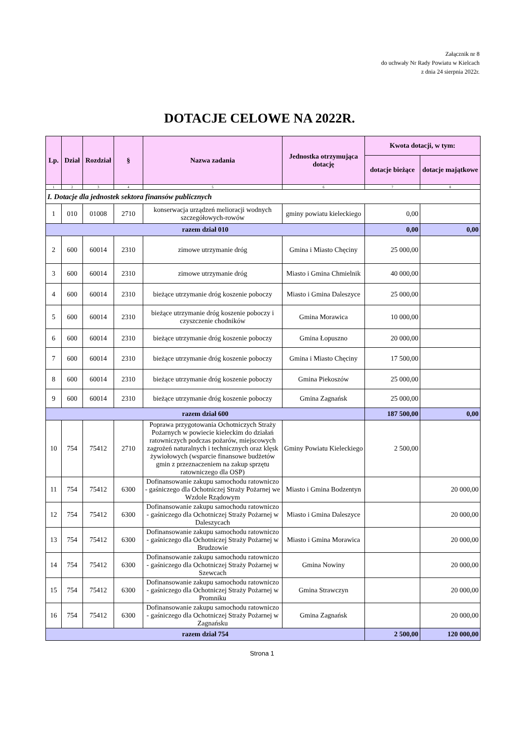Załącznik nr 8
do uchwały Nr Rady Powiatu w Kielcach
z dnia 24 sierpnia 2022r.
DOTACJE CELOWE NA 2022R.
| Lp. | Dział | Rozdział | § | Nazwa zadania | Jednostka otrzymująca dotację | Kwota dotacji, w tym: | |
| --- | --- | --- | --- | --- | --- | --- | --- |
| | | | | | | dotacje bieżące | dotacje majątkowe |
| 1 | 2 | 3 | 4 | 5 | 6 | 7 | 8 |
| I. Dotacje dla jednostek sektora finansów publicznych | | | | | | | |
| 1 | 010 | 01008 | 2710 | konserwacja urządzeń melioracji wodnych szczegółowych-rowów | gminy powiatu kieleckiego | 0,00 | |
| razem dział 010 | | | | | | 0,00 | 0,00 |
| 2 | 600 | 60014 | 2310 | zimowe utrzymanie dróg | Gmina i Miasto Chęciny | 25 000,00 | |
| 3 | 600 | 60014 | 2310 | zimowe utrzymanie dróg | Miasto i Gmina Chmielnik | 40 000,00 | |
| 4 | 600 | 60014 | 2310 | bieżące utrzymanie dróg koszenie poboczy | Miasto i Gmina Daleszyce | 25 000,00 | |
| 5 | 600 | 60014 | 2310 | bieżące utrzymanie dróg koszenie poboczy i czyszczenie chodników | Gmina Morawica | 10 000,00 | |
| 6 | 600 | 60014 | 2310 | bieżące utrzymanie dróg koszenie poboczy | Gmina Łopuszno | 20 000,00 | |
| 7 | 600 | 60014 | 2310 | bieżące utrzymanie dróg koszenie poboczy | Gmina i Miasto Chęciny | 17 500,00 | |
| 8 | 600 | 60014 | 2310 | bieżące utrzymanie dróg koszenie poboczy | Gmina Piekoszów | 25 000,00 | |
| 9 | 600 | 60014 | 2310 | bieżące utrzymanie dróg koszenie poboczy | Gmina Zagnańsk | 25 000,00 | |
| razem dział 600 | | | | | | 187 500,00 | 0,00 |
| 10 | 754 | 75412 | 2710 | Poprawa przygotowania Ochotniczych Straży Pożarnych w powiecie kieleckim do działań ratowniczych podczas pożarów, miejscowych zagrożeń naturalnych i technicznych oraz klęsk żywiołowych (wsparcie finansowe budżetów gmin z przeznaczeniem na zakup sprzętu ratowniczego dla OSP) | Gminy Powiatu Kieleckiego | 2 500,00 | |
| 11 | 754 | 75412 | 6300 | Dofinansowanie zakupu samochodu ratowniczo - gaśniczego dla Ochotniczej Straży Pożarnej we Wzdole Rządowym | Miasto i Gmina Bodzentyn | | 20 000,00 |
| 12 | 754 | 75412 | 6300 | Dofinansowanie zakupu samochodu ratowniczo - gaśniczego dla Ochotniczej Straży Pożarnej w Daleszycach | Miasto i Gmina Daleszyce | | 20 000,00 |
| 13 | 754 | 75412 | 6300 | Dofinansowanie zakupu samochodu ratowniczo - gaśniczego dla Ochotniczej Straży Pożarnej w Brudzowie | Miasto i Gmina Morawica | | 20 000,00 |
| 14 | 754 | 75412 | 6300 | Dofinansowanie zakupu samochodu ratowniczo - gaśniczego dla Ochotniczej Straży Pożarnej w Szewcach | Gmina Nowiny | | 20 000,00 |
| 15 | 754 | 75412 | 6300 | Dofinansowanie zakupu samochodu ratowniczo - gaśniczego dla Ochotniczej Straży Pożarnej w Promniku | Gmina Strawczyn | | 20 000,00 |
| 16 | 754 | 75412 | 6300 | Dofinansowanie zakupu samochodu ratowniczo - gaśniczego dla Ochotniczej Straży Pożarnej w Zagnańsku | Gmina Zagnańsk | | 20 000,00 |
| razem dział 754 | | | | | | 2 500,00 | 120 000,00 |
Strona 1